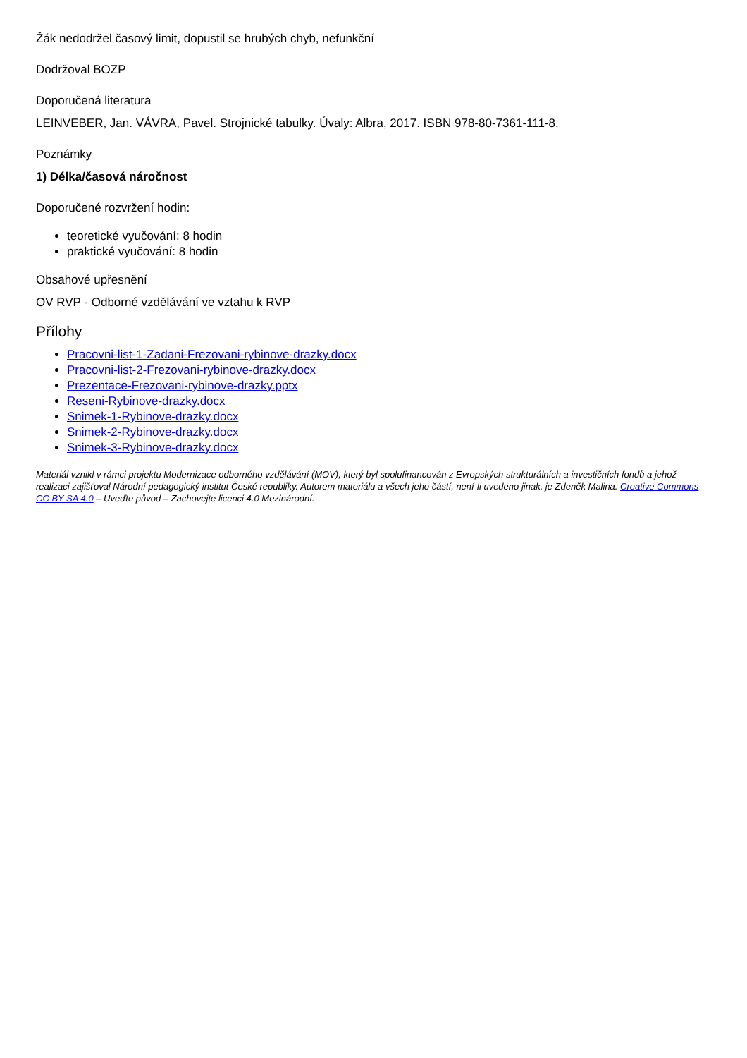Žák nedodržel časový limit, dopustil se hrubých chyb, nefunkční
Dodržoval BOZP
Doporučená literatura
LEINVEBER, Jan. VÁVRA, Pavel. Strojnické tabulky. Úvaly: Albra, 2017. ISBN 978-80-7361-111-8.
Poznámky
1) Délka/časová náročnost
Doporučené rozvržení hodin:
teoretické vyučování: 8 hodin
praktické vyučování: 8 hodin
Obsahové upřesnění
OV RVP - Odborné vzdělávání ve vztahu k RVP
Přílohy
Pracovni-list-1-Zadani-Frezovani-rybinove-drazky.docx
Pracovni-list-2-Frezovani-rybinove-drazky.docx
Prezentace-Frezovani-rybinove-drazky.pptx
Reseni-Rybinove-drazky.docx
Snimek-1-Rybinove-drazky.docx
Snimek-2-Rybinove-drazky.docx
Snimek-3-Rybinove-drazky.docx
Materiál vznikl v rámci projektu Modernizace odborného vzdělávání (MOV), který byl spolufinancován z Evropských strukturálních a investičních fondů a jehož realizaci zajišťoval Národní pedagogický institut České republiky. Autorem materiálu a všech jeho částí, není-li uvedeno jinak, je Zdeněk Malina. Creative Commons CC BY SA 4.0 – Uveďte původ – Zachovejte licenci 4.0 Mezinárodní.